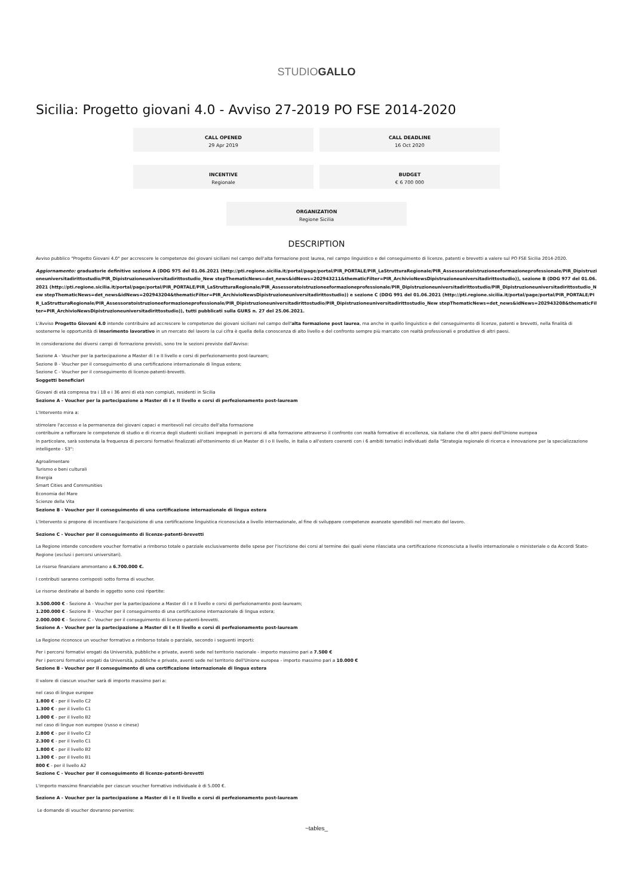STUDIOGALLO
Sicilia: Progetto giovani 4.0 - Avviso 27-2019 PO FSE 2014-2020
CALL OPENED
29 Apr 2019
CALL DEADLINE
16 Oct 2020
INCENTIVE
Regionale
BUDGET
€ 6 700 000
ORGANIZATION
Regione Sicilia
DESCRIPTION
Avviso pubblico "Progetto Giovani 4.0" per accrescere le competenze dei giovani siciliani nel campo dell'alta formazione post laurea, nel campo linguistico e del conseguimento di licenze, patenti e brevetti a valere sul PO FSE Sicilia 2014-2020.
Aggiornamento: graduatorie definitive sezione A (DDG 975 del 01.06.2021 (http://pti.regione.sicilia.it/portal/page/portal/PIR_PORTALE/PIR_LaStrutturaRegionale/PIR_Assessoratoistruzioneeformazioneprofessionale/PIR_Dipistruzioneuniversitadirittostudio/PIR_Dipistruzioneuniversitadirittostudio_New stepThematicNews=det_news&idNews=202943211&thematicFilter=PIR_ArchivioNewsDipistruzioneuniversitadirittostudio)), sezione B (DDG 977 del 01.06.2021 (http://pti.regione.sicilia.it/portal/page/portal/PIR_PORTALE/PIR_LaStrutturaRegionale/PIR_Assessoratoistruzioneeformazioneprofessionale/PIR_Dipistruzioneuniversitadirittostudio/PIR_Dipistruzioneuniversitadirittostudio_New stepThematicNews=det_news&idNews=202943204&thematicFilter=PIR_ArchivioNewsDipistruzioneuniversitadirittostudio)) e sezione C (DDG 991 del 01.06.2021 (http://pti.regione.sicilia.it/portal/page/portal/PIR_PORTALE/PIR_LaStrutturaRegionale/PIR_Assessoratoistruzioneeformazioneprofessionale/PIR_Dipistruzioneuniversitadirittostudio/PIR_Dipistruzioneuniversitadirittostudio_New stepThematicNews=det_news&idNews=202943208&thematicFilter=PIR_ArchivioNewsDipistruzioneuniversitadirittostudio)), tutti pubblicati sulla GURS n. 27 del 25.06.2021.
L'Avviso Progetto Giovani 4.0 intende contribuire ad accrescere le competenze dei giovani siciliani nel campo dell'alta formazione post laurea, ma anche in quello linguistico e del conseguimento di licenze, patenti e brevetti, nella finalità di sostenerne le opportunità di inserimento lavorativo in un mercato del lavoro la cui cifra è quella della conoscenza di alto livello e del confronto sempre più marcato con realtà professionali e produttive di altri paesi.
In considerazione dei diversi campi di formazione previsti, sono tre le sezioni previste dall'Avviso:
Sezione A - Voucher per la partecipazione a Master di I e II livello e corsi di perfezionamento post-lauream;
Sezione B - Voucher per il conseguimento di una certificazione internazionale di lingua estera;
Sezione C - Voucher per il conseguimento di licenze-patenti-brevetti.
Soggetti beneficiari
Giovani di età compresa tra i 18 e i 36 anni di età non compiuti, residenti in Sicilia
Sezione A - Voucher per la partecipazione a Master di I e II livello e corsi di perfezionamento post-lauream
L'Intervento mira a:
stimolare l'accesso e la permanenza dei giovani capaci e meritevoli nel circuito dell'alta formazione
contribuire a rafforzare le competenze di studio e di ricerca degli studenti siciliani impegnati in percorsi di alta formazione attraverso il confronto con realtà formative di eccellenza, sia italiane che di altri paesi dell'Unione europea
In particolare, sarà sostenuta la frequenza di percorsi formativi finalizzati all'ottenimento di un Master di I o II livello, in Italia o all'estero coerenti con i 6 ambiti tematici individuati dalla "Strategia regionale di ricerca e innovazione per la specializzazione intelligente - S3":
Agroalimentare
Turismo e beni culturali
Energia
Smart Cities and Communities
Economia del Mare
Scienze della Vita
Sezione B - Voucher per il conseguimento di una certificazione internazionale di lingua estera
L'Intervento si propone di incentivare l'acquisizione di una certificazione linguistica riconosciuta a livello internazionale, al fine di sviluppare competenze avanzate spendibili nel mercato del lavoro.
Sezione C - Voucher per il conseguimento di licenze-patenti-brevetti
La Regione intende concedere voucher formativi a rimborso totale o parziale esclusivamente delle spese per l'iscrizione dei corsi al termine dei quali viene rilasciata una certificazione riconosciuta a livello internazionale o ministeriale o da Accordi Stato-Regione (esclusi i percorsi universitari).
Le risorse finanziare ammontano a 6.700.000 €.
I contributi saranno corrisposti sotto forma di voucher.
Le risorse destinate al bando in oggetto sono così ripartite:
3.500.000 € - Sezione A - Voucher per la partecipazione a Master di I e II livello e corsi di perfezionamento post-lauream;
1.200.000 € - Sezione B - Voucher per il conseguimento di una certificazione internazionale di lingua estera;
2.000.000 € - Sezione C - Voucher per il conseguimento di licenze-patenti-brevetti.
Sezione A - Voucher per la partecipazione a Master di I e II livello e corsi di perfezionamento post-lauream
La Regione riconosce un voucher formativo a rimborso totale o parziale, secondo i seguenti importi:
Per i percorsi formativi erogati da Università, pubbliche e private, aventi sede nel territorio nazionale - importo massimo pari a 7.500 €
Per i percorsi formativi erogati da Università, pubbliche e private, aventi sede nel territorio dell'Unione europea - importo massimo pari a 10.000 €
Sezione B - Voucher per il conseguimento di una certificazione internazionale di lingua estera
Il valore di ciascun voucher sarà di importo massimo pari a:
nel caso di lingue europee
1.800 € - per il livello C2
1.300 € - per il livello C1
1.000 € - per il livello B2
nel caso di lingue non europee (russo e cinese)
2.800 € - per il livello C2
2.300 € - per il livello C1
1.800 € - per il livello B2
1.300 € - per il livello B1
800 € - per il livello A2
Sezione C - Voucher per il conseguimento di licenze-patenti-brevetti
L'importo massimo finanziabile per ciascun voucher formativo individuale è di 5.000 €.
Sezione A - Voucher per la partecipazione a Master di I e II livello e corsi di perfezionamento post-lauream
Le domande di voucher dovranno pervenire:
~tables_